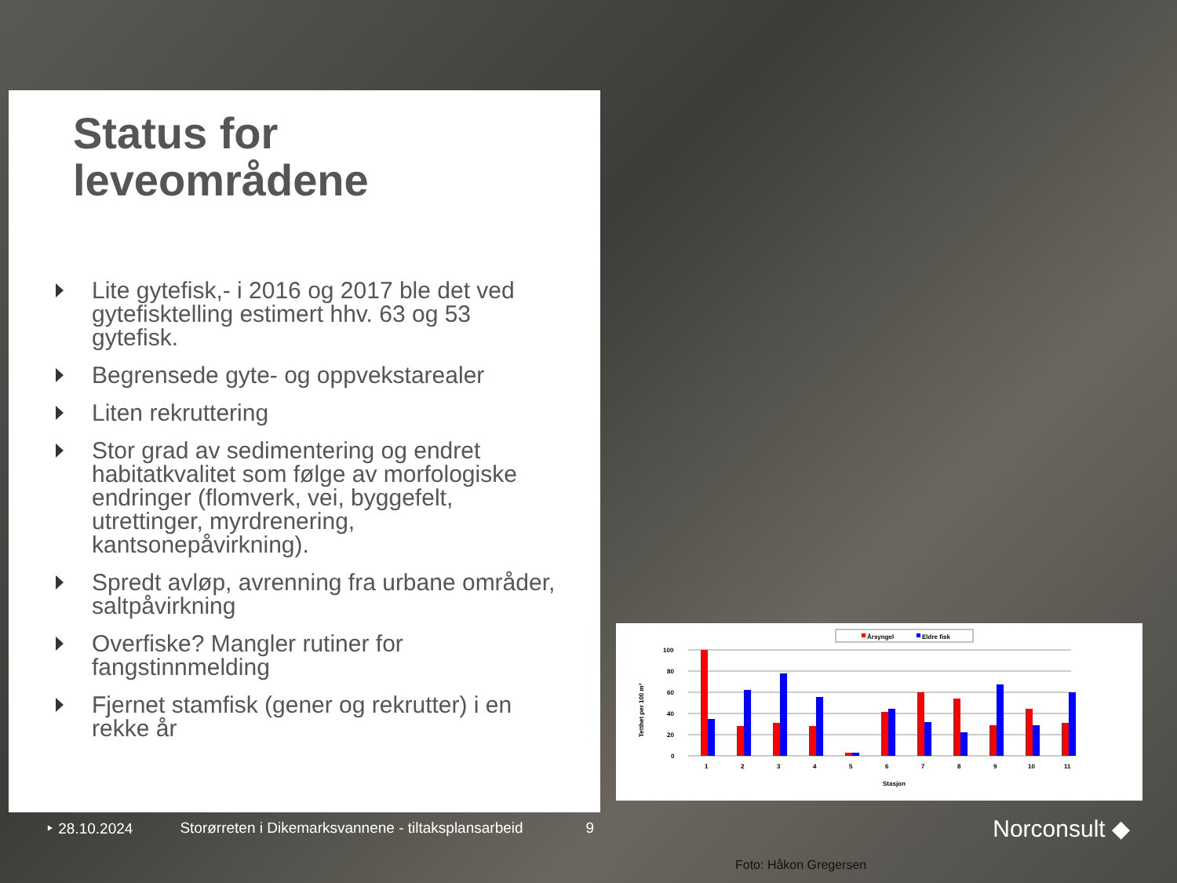Status for leveområdene
Lite gytefisk,- i 2016 og 2017 ble det ved gytefisktelling estimert hhv. 63 og 53 gytefisk.
Begrensede gyte- og oppvekstarealer
Liten rekruttering
Stor grad av sedimentering og endret habitatkvalitet som følge av morfologiske endringer (flomverk, vei, byggefelt, utrettinger, myrdrenering, kantsonepåvirkning).
Spredt avløp, avrenning fra urbane områder, saltpåvirkning
Overfiske? Mangler rutiner for fangstinnmelding
Fjernet stamfisk (gener og rekrutter) i en rekke år
Årsyngel
Eldre fisk
100
80
60
40
20
0
Tetthet per 100 m²
1
2
3
4
5
6
7
8
9
10
11
Stasjon
‣ 28.10.2024 Storørreten i Dikemarksvannene - tiltaksplansarbeid 9 Norconsult ◆
Foto: Håkon Gregersen